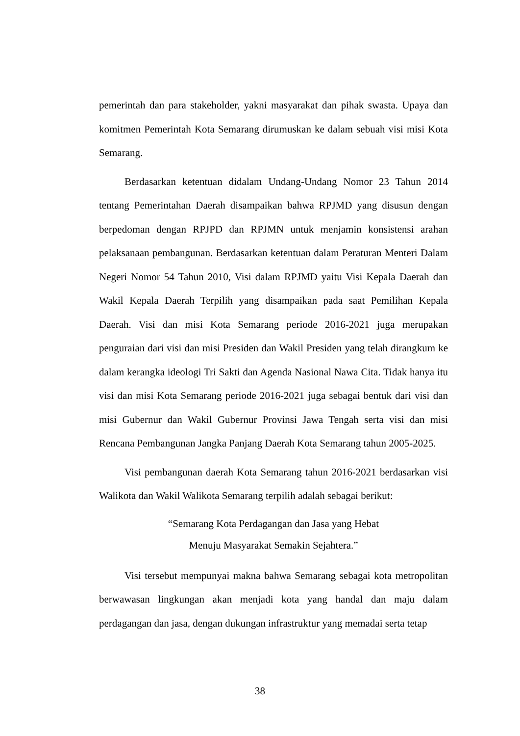pemerintah dan para stakeholder, yakni masyarakat dan pihak swasta. Upaya dan komitmen Pemerintah Kota Semarang dirumuskan ke dalam sebuah visi misi Kota Semarang.
Berdasarkan ketentuan didalam Undang-Undang Nomor 23 Tahun 2014 tentang Pemerintahan Daerah disampaikan bahwa RPJMD yang disusun dengan berpedoman dengan RPJPD dan RPJMN untuk menjamin konsistensi arahan pelaksanaan pembangunan. Berdasarkan ketentuan dalam Peraturan Menteri Dalam Negeri Nomor 54 Tahun 2010, Visi dalam RPJMD yaitu Visi Kepala Daerah dan Wakil Kepala Daerah Terpilih yang disampaikan pada saat Pemilihan Kepala Daerah. Visi dan misi Kota Semarang periode 2016-2021 juga merupakan penguraian dari visi dan misi Presiden dan Wakil Presiden yang telah dirangkum ke dalam kerangka ideologi Tri Sakti dan Agenda Nasional Nawa Cita. Tidak hanya itu visi dan misi Kota Semarang periode 2016-2021 juga sebagai bentuk dari visi dan misi Gubernur dan Wakil Gubernur Provinsi Jawa Tengah serta visi dan misi Rencana Pembangunan Jangka Panjang Daerah Kota Semarang tahun 2005-2025.
Visi pembangunan daerah Kota Semarang tahun 2016-2021 berdasarkan visi Walikota dan Wakil Walikota Semarang terpilih adalah sebagai berikut:
“Semarang Kota Perdagangan dan Jasa yang Hebat
Menuju Masyarakat Semakin Sejahtera.”
Visi tersebut mempunyai makna bahwa Semarang sebagai kota metropolitan berwawasan lingkungan akan menjadi kota yang handal dan maju dalam perdagangan dan jasa, dengan dukungan infrastruktur yang memadai serta tetap
38